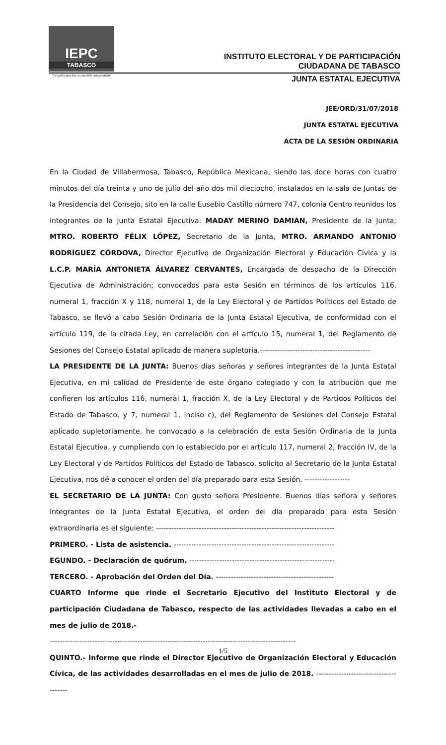IEPC
TABASCO
"Tu participación, es nuestro compromiso"
INSTITUTO ELECTORAL Y DE PARTICIPACIÓN
CIUDADANA DE TABASCO
JUNTA ESTATAL EJECUTIVA
JEE/ORD/31/07/2018
JUNTA ESTATAL EJECUTIVA
ACTA DE LA SESIÓN ORDINARIA
En la Ciudad de Villahermosa, Tabasco, República Mexicana, siendo las doce horas con cuatro minutos del día treinta y uno de julio del año dos mil dieciocho, instalados en la sala de Juntas de la Presidencia del Consejo, sito en la calle Eusebio Castillo número 747, colonia Centro reunidos los integrantes de la Junta Estatal Ejecutiva: MADAY MERINO DAMIAN, Presidente de la Junta; MTRO. ROBERTO FÉLIX LÓPEZ, Secretario de la Junta, MTRO. ARMANDO ANTONIO RODRÍGUEZ CÓRDOVA, Director Ejecutivo de Organización Electoral y Educación Cívica y la L.C.P. MARÍA ANTONIETA ÁLVAREZ CERVANTES, Encargada de despacho de la Dirección Ejecutiva de Administración; convocados para esta Sesión en términos de los artículos 116, numeral 1, fracción X y 118, numeral 1, de la Ley Electoral y de Partidos Políticos del Estado de Tabasco, se llevó a cabo Sesión Ordinaria de la Junta Estatal Ejecutiva, de conformidad con el artículo 119, de la citada Ley, en correlación con el artículo 15, numeral 1, del Reglamento de Sesiones del Consejo Estatal aplicado de manera supletoria.--------------------------------------------
LA PRESIDENTE DE LA JUNTA: Buenos días señoras y señores integrantes de la Junta Estatal Ejecutiva, en mi calidad de Presidente de este órgano colegiado y con la atribución que me confieren los artículos 116, numeral 1, fracción X, de la Ley Electoral y de Partidos Políticos del Estado de Tabasco, y 7, numeral 1, inciso c), del Reglamento de Sesiones del Consejo Estatal aplicado supletoriamente, he convocado a la celebración de esta Sesión Ordinaria de la Junta Estatal Ejecutiva, y cumpliendo con lo establecido por el artículo 117, numeral 2, fracción IV, de la Ley Electoral y de Partidos Políticos del Estado de Tabasco, solicito al Secretario de la Junta Estatal Ejecutiva, nos dé a conocer el orden del día preparado para esta Sesión. ------------------
EL SECRETARIO DE LA JUNTA: Con gusto señora Presidente. Buenos días señora y señores integrantes de la Junta Estatal Ejecutiva, el orden del día preparado para esta Sesión extraordinaria es el siguiente: -----------------------------------------------------------------------
PRIMERO. - Lista de asistencia. ----------------------------------------------------------------
EGUNDO. - Declaración de quórum. ----------------------------------------------------------
TERCERO. - Aprobación del Orden del Día. -----------------------------------------------
CUARTO Informe que rinde el Secretario Ejecutivo del Instituto Electoral y de participación Ciudadana de Tabasco, respecto de las actividades llevadas a cabo en el mes de julio de 2018.-
--------------------------------------------------------------------------------------------------
QUINTO.- Informe que rinde el Director Ejecutivo de Organización Electoral y Educación Cívica, de las actividades desarrolladas en el mes de julio de 2018. ---------------------------------------
1/5